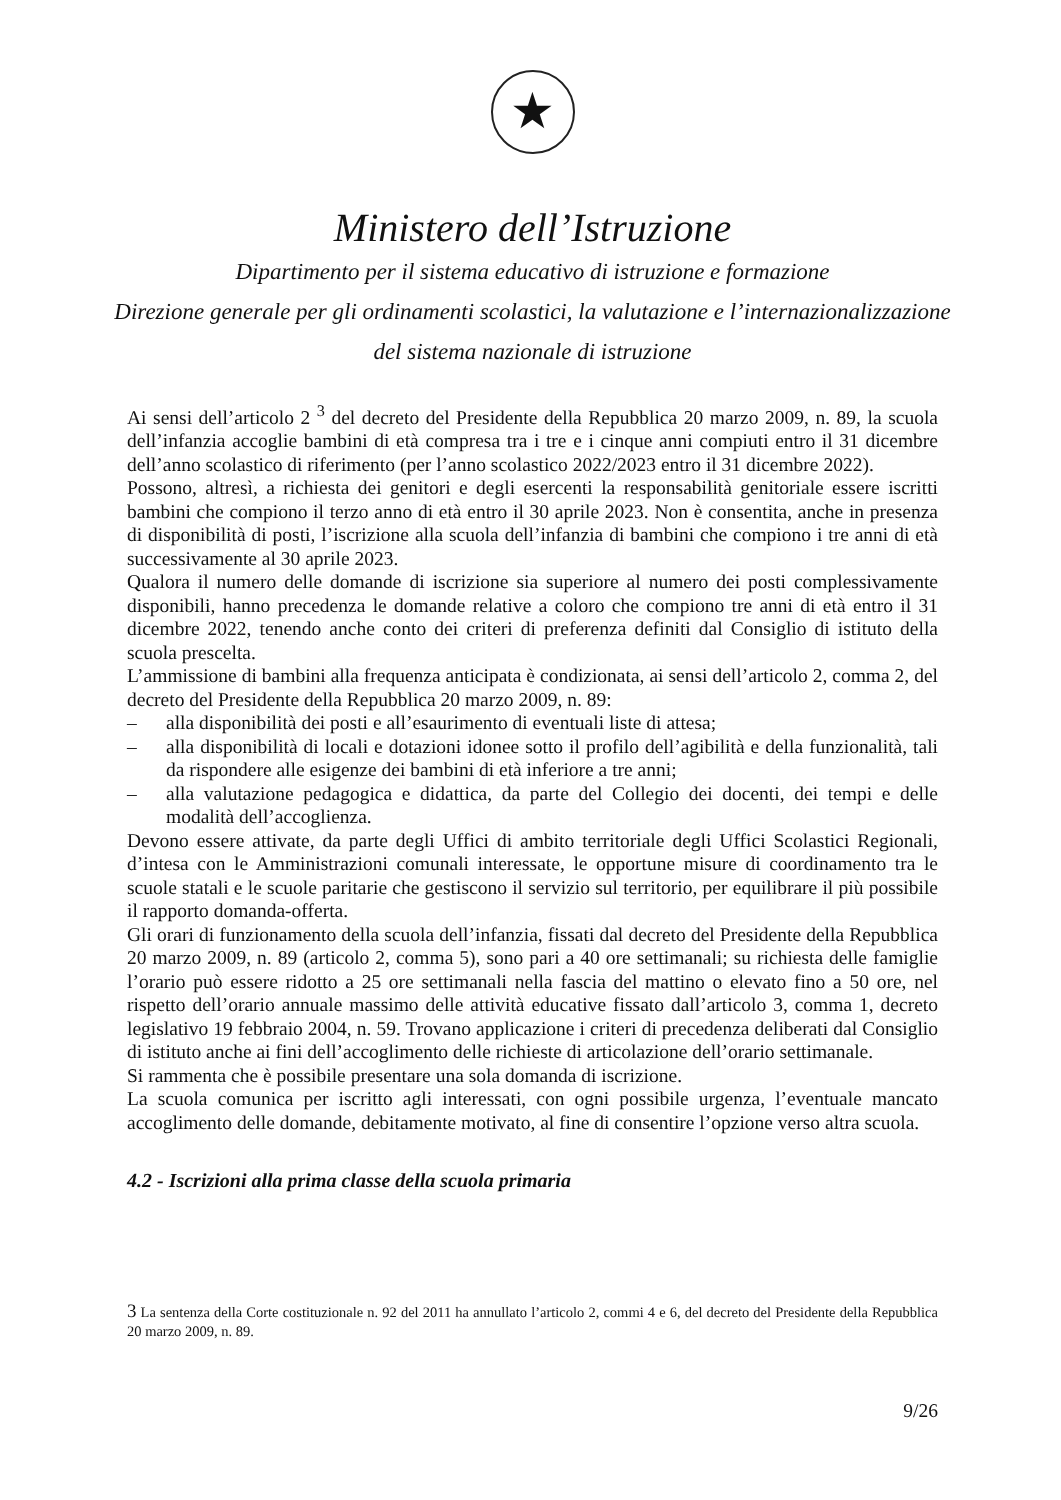★
Ministero dell’Istruzione
Dipartimento per il sistema educativo di istruzione e formazione
Direzione generale per gli ordinamenti scolastici, la valutazione e l’internazionalizzazione
del sistema nazionale di istruzione
Ai sensi dell’articolo 2 <sup>3</sup> del decreto del Presidente della Repubblica 20 marzo 2009, n. 89, la scuola dell’infanzia accoglie bambini di età compresa tra i tre e i cinque anni compiuti entro il 31 dicembre dell’anno scolastico di riferimento (per l’anno scolastico 2022/2023 entro il 31 dicembre 2022).
Possono, altresì, a richiesta dei genitori e degli esercenti la responsabilità genitoriale essere iscritti bambini che compiono il terzo anno di età entro il 30 aprile 2023. Non è consentita, anche in presenza di disponibilità di posti, l’iscrizione alla scuola dell’infanzia di bambini che compiono i tre anni di età successivamente al 30 aprile 2023.
Qualora il numero delle domande di iscrizione sia superiore al numero dei posti complessivamente disponibili, hanno precedenza le domande relative a coloro che compiono tre anni di età entro il 31 dicembre 2022, tenendo anche conto dei criteri di preferenza definiti dal Consiglio di istituto della scuola prescelta.
L’ammissione di bambini alla frequenza anticipata è condizionata, ai sensi dell’articolo 2, comma 2, del decreto del Presidente della Repubblica 20 marzo 2009, n. 89:
– alla disponibilità dei posti e all’esaurimento di eventuali liste di attesa;
– alla disponibilità di locali e dotazioni idonee sotto il profilo dell’agibilità e della funzionalità, tali da rispondere alle esigenze dei bambini di età inferiore a tre anni;
– alla valutazione pedagogica e didattica, da parte del Collegio dei docenti, dei tempi e delle modalità dell’accoglienza.
Devono essere attivate, da parte degli Uffici di ambito territoriale degli Uffici Scolastici Regionali, d’intesa con le Amministrazioni comunali interessate, le opportune misure di coordinamento tra le scuole statali e le scuole paritarie che gestiscono il servizio sul territorio, per equilibrare il più possibile il rapporto domanda-offerta.
Gli orari di funzionamento della scuola dell’infanzia, fissati dal decreto del Presidente della Repubblica 20 marzo 2009, n. 89 (articolo 2, comma 5), sono pari a 40 ore settimanali; su richiesta delle famiglie l’orario può essere ridotto a 25 ore settimanali nella fascia del mattino o elevato fino a 50 ore, nel rispetto dell’orario annuale massimo delle attività educative fissato dall’articolo 3, comma 1, decreto legislativo 19 febbraio 2004, n. 59. Trovano applicazione i criteri di precedenza deliberati dal Consiglio di istituto anche ai fini dell’accoglimento delle richieste di articolazione dell’orario settimanale.
Si rammenta che è possibile presentare una sola domanda di iscrizione.
La scuola comunica per iscritto agli interessati, con ogni possibile urgenza, l’eventuale mancato accoglimento delle domande, debitamente motivato, al fine di consentire l’opzione verso altra scuola.
4.2 - Iscrizioni alla prima classe della scuola primaria
3 La sentenza della Corte costituzionale n. 92 del 2011 ha annullato l’articolo 2, commi 4 e 6, del decreto del Presidente della Repubblica 20 marzo 2009, n. 89.
9/26